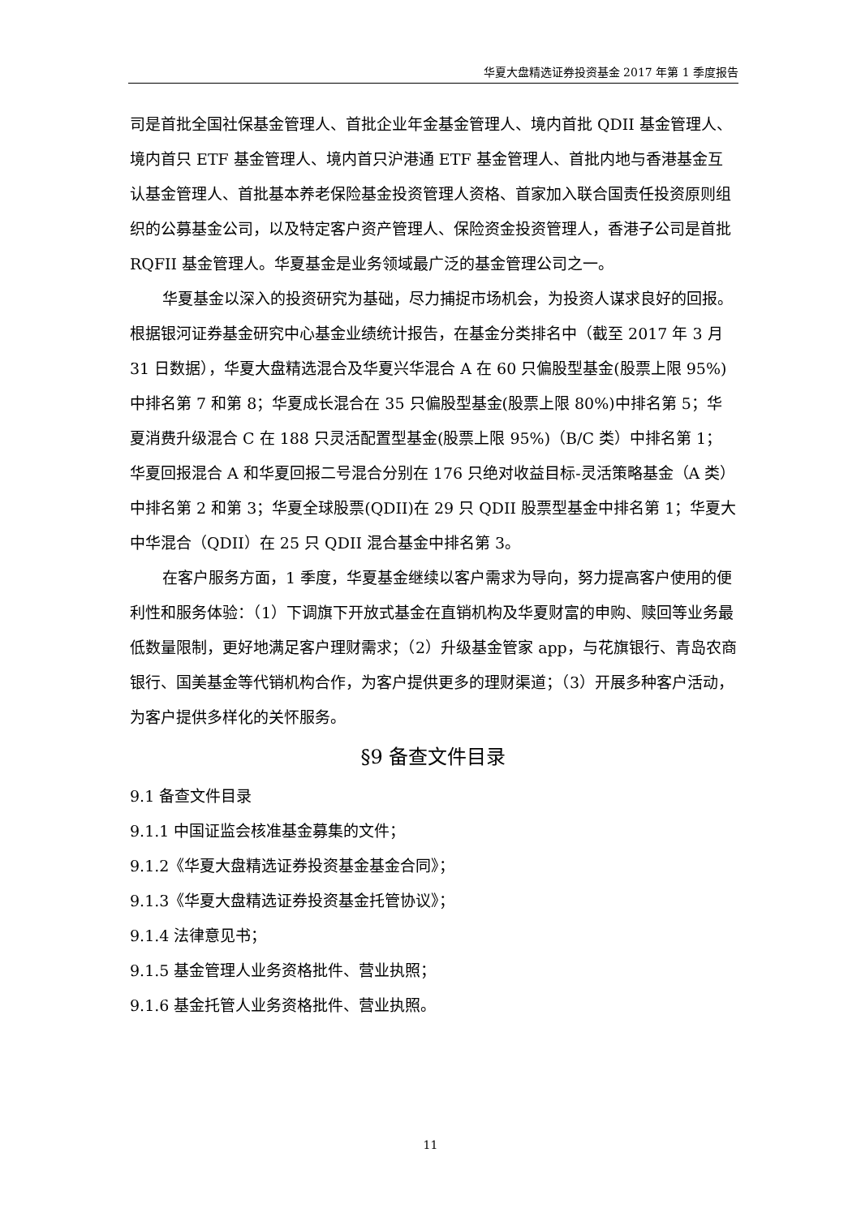华夏大盘精选证券投资基金 2017 年第 1 季度报告
司是首批全国社保基金管理人、首批企业年金基金管理人、境内首批 QDII 基金管理人、境内首只 ETF 基金管理人、境内首只沪港通 ETF 基金管理人、首批内地与香港基金互认基金管理人、首批基本养老保险基金投资管理人资格、首家加入联合国责任投资原则组织的公募基金公司，以及特定客户资产管理人、保险资金投资管理人，香港子公司是首批 RQFII 基金管理人。华夏基金是业务领域最广泛的基金管理公司之一。
华夏基金以深入的投资研究为基础，尽力捕捉市场机会，为投资人谋求良好的回报。根据银河证券基金研究中心基金业绩统计报告，在基金分类排名中（截至 2017 年 3 月 31 日数据），华夏大盘精选混合及华夏兴华混合 A 在 60 只偏股型基金(股票上限 95%)中排名第 7 和第 8；华夏成长混合在 35 只偏股型基金(股票上限 80%)中排名第 5；华夏消费升级混合 C 在 188 只灵活配置型基金(股票上限 95%)（B/C 类）中排名第 1；华夏回报混合 A 和华夏回报二号混合分别在 176 只绝对收益目标-灵活策略基金（A 类）中排名第 2 和第 3；华夏全球股票(QDII)在 29 只 QDII 股票型基金中排名第 1；华夏大中华混合（QDII）在 25 只 QDII 混合基金中排名第 3。
在客户服务方面，1 季度，华夏基金继续以客户需求为导向，努力提高客户使用的便利性和服务体验：（1）下调旗下开放式基金在直销机构及华夏财富的申购、赎回等业务最低数量限制，更好地满足客户理财需求；（2）升级基金管家 app，与花旗银行、青岛农商银行、国美基金等代销机构合作，为客户提供更多的理财渠道；（3）开展多种客户活动，为客户提供多样化的关怀服务。
§9 备查文件目录
9.1 备查文件目录
9.1.1 中国证监会核准基金募集的文件；
9.1.2《华夏大盘精选证券投资基金基金合同》；
9.1.3《华夏大盘精选证券投资基金托管协议》；
9.1.4 法律意见书；
9.1.5 基金管理人业务资格批件、营业执照；
9.1.6 基金托管人业务资格批件、营业执照。
11